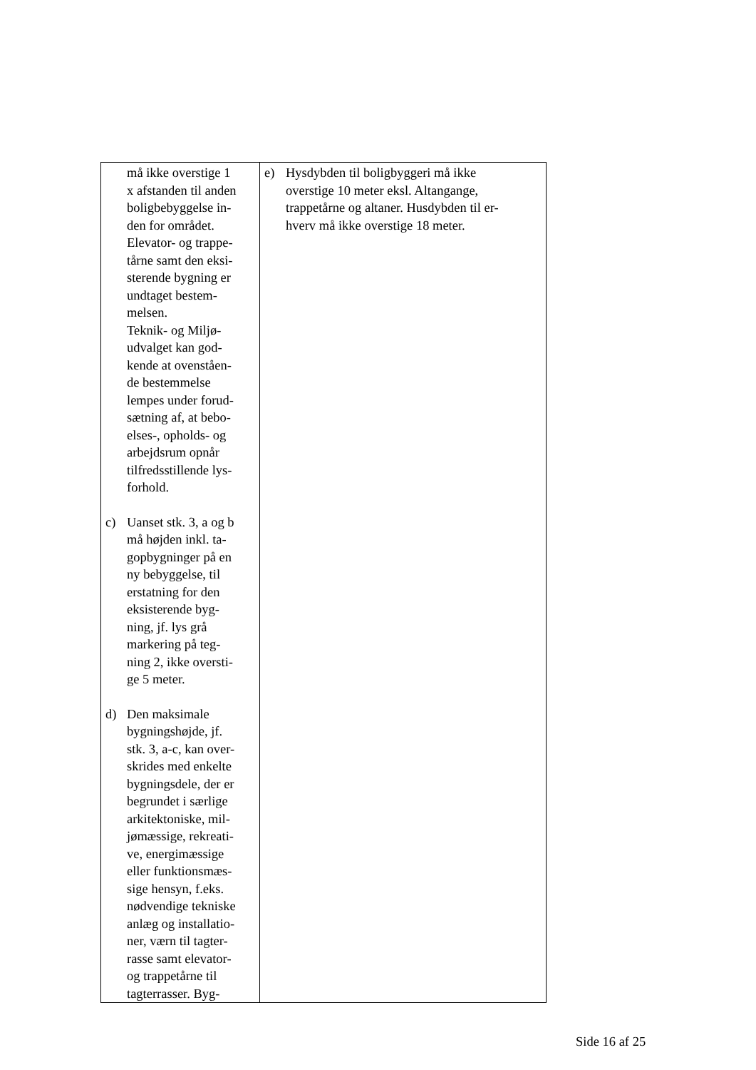| må ikke overstige 1 x afstanden til anden boligbebyggelse in- den for området. Elevator- og trappe- tårne samt den eksi- sterende bygning er undtaget bestem- melsen. Teknik- og Miljø- udvalget kan god- kende at ovenståen- de bestemmelse lempes under forud- sætning af, at bebo- elses-, opholds- og arbejdsrum opnår tilfredsstillende lys- forhold. c) Uanset stk. 3, a og b må højden inkl. ta- gopbygninger på en ny bebyggelse, til erstatning for den eksisterende byg- ning, jf. lys grå markering på teg- ning 2, ikke oversti- ge 5 meter. d) Den maksimale bygningshøjde, jf. stk. 3, a-c, kan over- skrides med enkelte bygningsdele, der er begrundet i særlige arkitektoniske, mil- jømæssige, rekreati- ve, energimæssige eller funktionsmæs- sige hensyn, f.eks. nødvendige tekniske anlæg og installatio- ner, værn til tagter- rasse samt elevator- og trappetårne til tagterrasser. Byg- | e) Hysdybden til boligbyggeri må ikke overstige 10 meter eksl. Altangange, trappetårne og altaner. Husdybden til er- hverv må ikke overstige 18 meter. |
Side 16 af 25